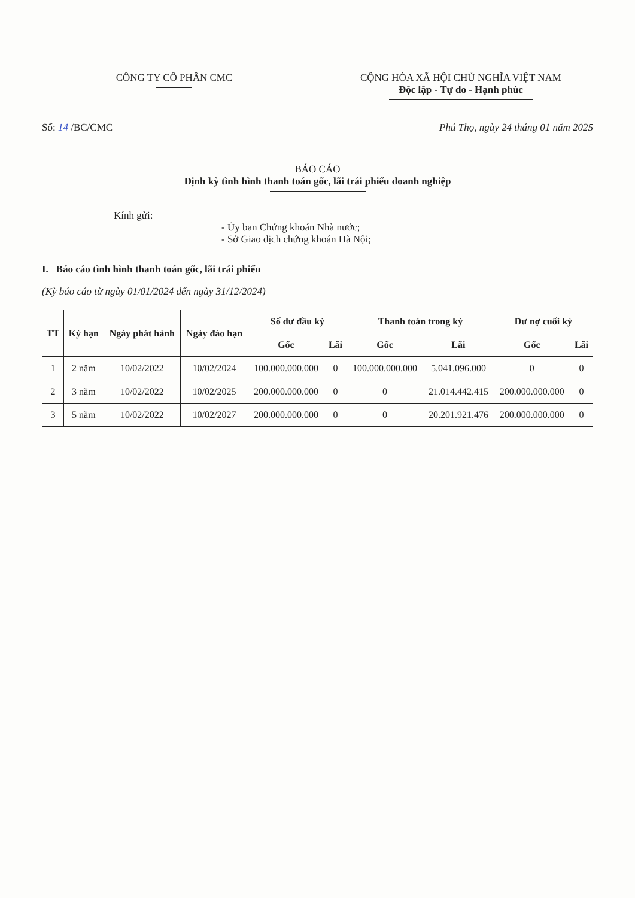CÔNG TY CỔ PHẦN CMC CỘNG HÒA XÃ HỘI CHỦ NGHĨA VIỆT NAM
Độc lập - Tự do - Hạnh phúc
Số: 14 /BC/CMC Phú Thọ, ngày 24 tháng 01 năm 2025
BÁO CÁO
Định kỳ tình hình thanh toán gốc, lãi trái phiếu doanh nghiệp
Kính gửi:
- Ủy ban Chứng khoán Nhà nước;
- Sở Giao dịch chứng khoán Hà Nội;
I. Báo cáo tình hình thanh toán gốc, lãi trái phiếu
(Kỳ báo cáo từ ngày 01/01/2024 đến ngày 31/12/2024)
| TT | Kỳ hạn | Ngày phát hành | Ngày đáo hạn | Số dư đầu kỳ | | Thanh toán trong kỳ | | Dư nợ cuối kỳ | |
| --- | --- | --- | --- | --- | --- | --- | --- | --- | --- |
| | | | | Gốc | Lãi | Gốc | Lãi | Gốc | Lãi |
| 1 | 2 năm | 10/02/2022 | 10/02/2024 | 100.000.000.000 | 0 | 100.000.000.000 | 5.041.096.000 | 0 | 0 |
| 2 | 3 năm | 10/02/2022 | 10/02/2025 | 200.000.000.000 | 0 | 0 | 21.014.442.415 | 200.000.000.000 | 0 |
| 3 | 5 năm | 10/02/2022 | 10/02/2027 | 200.000.000.000 | 0 | 0 | 20.201.921.476 | 200.000.000.000 | 0 |